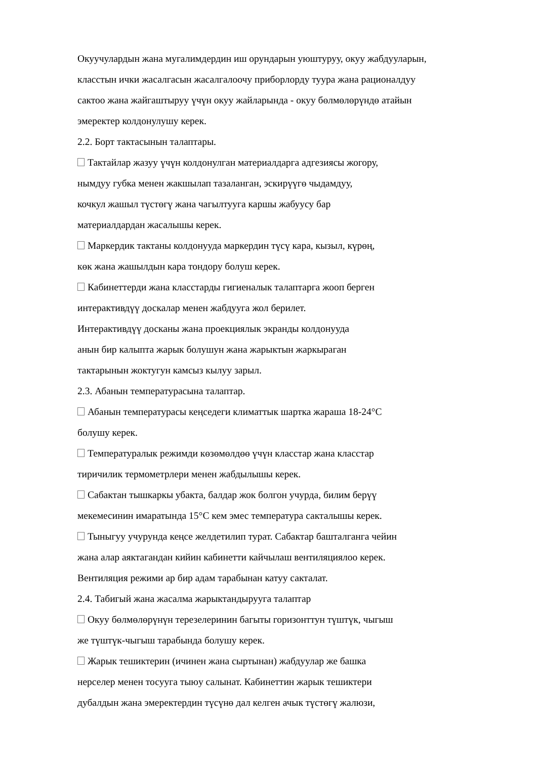Окуучулардын жана мугалимдердин иш орундарын уюштуруу, окуу жабдууларын,
класстын ички жасалгасын жасалгалоочу приборлорду туура жана рационалдуу
сактоо жана жайгаштыруу үчүн окуу жайларында - окуу бөлмөлөрүндө атайын
эмеректер колдонулушу керек.
2.2. Борт тактасынын талаптары.
Тактайлар жазуу үчүн колдонулган материалдарга адгезиясы жогору,
нымдуу губка менен жакшылап тазаланган, эскирүүгө чыдамдуу,
кочкул жашыл түстөгү жана чагылтууга каршы жабуусу бар
материалдардан жасалышы керек.
Маркердик тактаны колдонууда маркердин түсү кара, кызыл, күрөң,
көк жана жашылдын кара тондору болуш керек.
Кабинеттерди жана класстарды гигиеналык талаптарга жооп берген
интерактивдүү доскалар менен жабдууга жол берилет.
Интерактивдүү досканы жана проекциялык экранды колдонууда
анын бир калыпта жарык болушун жана жарыктын жаркыраган
тактарынын жоктугун камсыз кылуу зарыл.
2.3. Абанын температурасына талаптар.
Абанын температурасы кеңседеги климаттык шартка жараша 18-24°C
болушу керек.
Температуралык режимди көзөмөлдөө үчүн класстар жана класстар
тиричилик термометрлери менен жабдылышы керек.
Сабактан тышкаркы убакта, балдар жок болгон учурда, билим берүү
мекемесинин имаратында 15°C кем эмес температура сакталышы керек.
Тыныгуу учурунда кеңсе желдетилип турат. Сабактар башталганга чейин
жана алар аяктагандан кийин кабинетти кайчылаш вентиляциялоо керек.
Вентиляция режими ар бир адам тарабынан катуу сакталат.
2.4. Табигый жана жасалма жарыктандырууга талаптар
Окуу бөлмөлөрүнүн терезелеринин багыты горизонттун түштүк, чыгыш
же түштүк-чыгыш тарабында болушу керек.
Жарык тешиктерин (ичинен жана сыртынан) жабдуулар же башка
нерселер менен тосууга тыюу салынат. Кабинеттин жарык тешиктери
дубалдын жана эмеректердин түсүнө дал келген ачык түстөгү жалюзи,